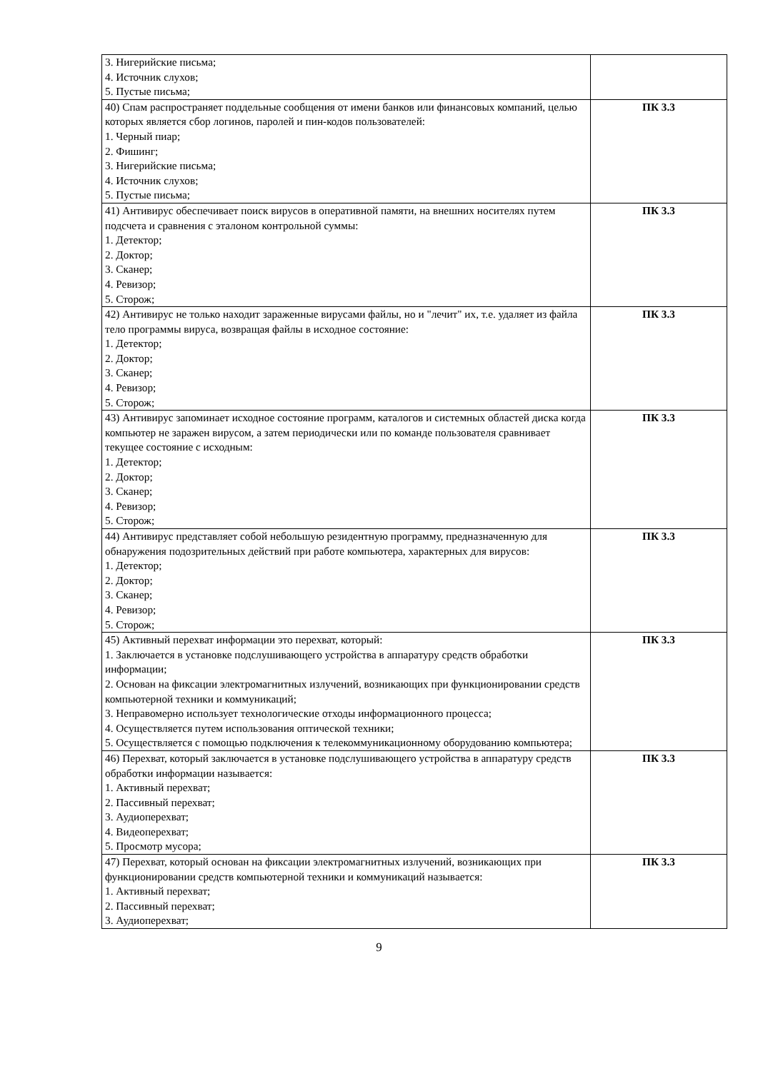| 3. Нигерийские письма; 4. Источник слухов; 5. Пустые письма; | |
| 40) Спам распространяет поддельные сообщения от имени банков или финансовых компаний, целью которых является сбор логинов, паролей и пин-кодов пользователей: 1. Черный пиар; 2. Фишинг; 3. Нигерийские письма; 4. Источник слухов; 5. Пустые письма; | ПК 3.3 |
| 41) Антивирус обеспечивает поиск вирусов в оперативной памяти, на внешних носителях путем подсчета и сравнения с эталоном контрольной суммы: 1. Детектор; 2. Доктор; 3. Сканер; 4. Ревизор; 5. Сторож; | ПК 3.3 |
| 42) Антивирус не только находит зараженные вирусами файлы, но и "лечит" их, т.е. удаляет из файла тело программы вируса, возвращая файлы в исходное состояние: 1. Детектор; 2. Доктор; 3. Сканер; 4. Ревизор; 5. Сторож; | ПК 3.3 |
| 43) Антивирус запоминает исходное состояние программ, каталогов и системных областей диска когда компьютер не заражен вирусом, а затем периодически или по команде пользователя сравнивает текущее состояние с исходным: 1. Детектор; 2. Доктор; 3. Сканер; 4. Ревизор; 5. Сторож; | ПК 3.3 |
| 44) Антивирус представляет собой небольшую резидентную программу, предназначенную для обнаружения подозрительных действий при работе компьютера, характерных для вирусов: 1. Детектор; 2. Доктор; 3. Сканер; 4. Ревизор; 5. Сторож; | ПК 3.3 |
| 45) Активный перехват информации это перехват, который: 1. Заключается в установке подслушивающего устройства в аппаратуру средств обработки информации; 2. Основан на фиксации электромагнитных излучений, возникающих при функционировании средств компьютерной техники и коммуникаций; 3. Неправомерно использует технологические отходы информационного процесса; 4. Осуществляется путем использования оптической техники; 5. Осуществляется с помощью подключения к телекоммуникационному оборудованию компьютера; | ПК 3.3 |
| 46) Перехват, который заключается в установке подслушивающего устройства в аппаратуру средств обработки информации называется: 1. Активный перехват; 2. Пассивный перехват; 3. Аудиоперехват; 4. Видеоперехват; 5. Просмотр мусора; | ПК 3.3 |
| 47) Перехват, который основан на фиксации электромагнитных излучений, возникающих при функционировании средств компьютерной техники и коммуникаций называется: 1. Активный перехват; 2. Пассивный перехват; 3. Аудиоперехват; | ПК 3.3 |
9